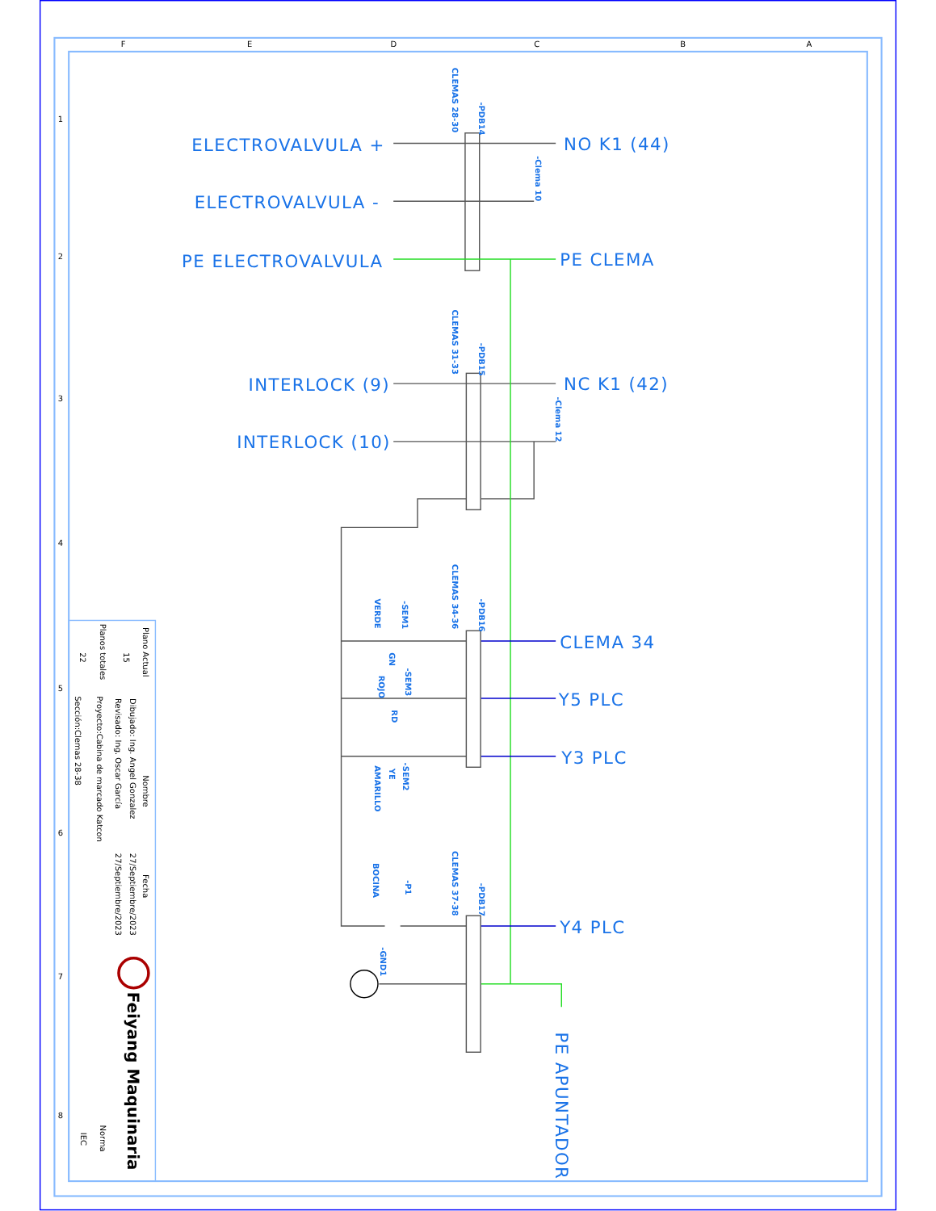F
E
D
C
B
A
1
2
3
4
5
6
7
8
ELECTROVALVULA +
ELECTROVALVULA -
PE ELECTROVALVULA
INTERLOCK (9)
INTERLOCK (10)
NO K1 (44)
PE CLEMA
NC K1 (42)
CLEMA 34
Y5 PLC
Y3 PLC
Y4 PLC
PE APUNTADOR
CLEMAS 28-30
-PDB14
-Clema 10
CLEMAS 31-33
-PDB15
-Clema 12
CLEMAS 34-36
-PDB16
-SEM1
VERDE
GN
-SEM3
ROJO
RD
-SEM2
AMARILLO
YE
CLEMAS 37-38
-PDB17
-P1
BOCINA
-GND1
Plano Actual
15
Planos totales
22
Nombre
Fecha
Dibujado: Ing. Angel Gonzalez
27/Septiembre/2023
Revisado: Ing. Oscar García
27/Septiembre/2023
Proyecto:Cabina de marcado Katcon
Sección:Clemas 28-38
Norma
IEC
Feiyang Maquinaria